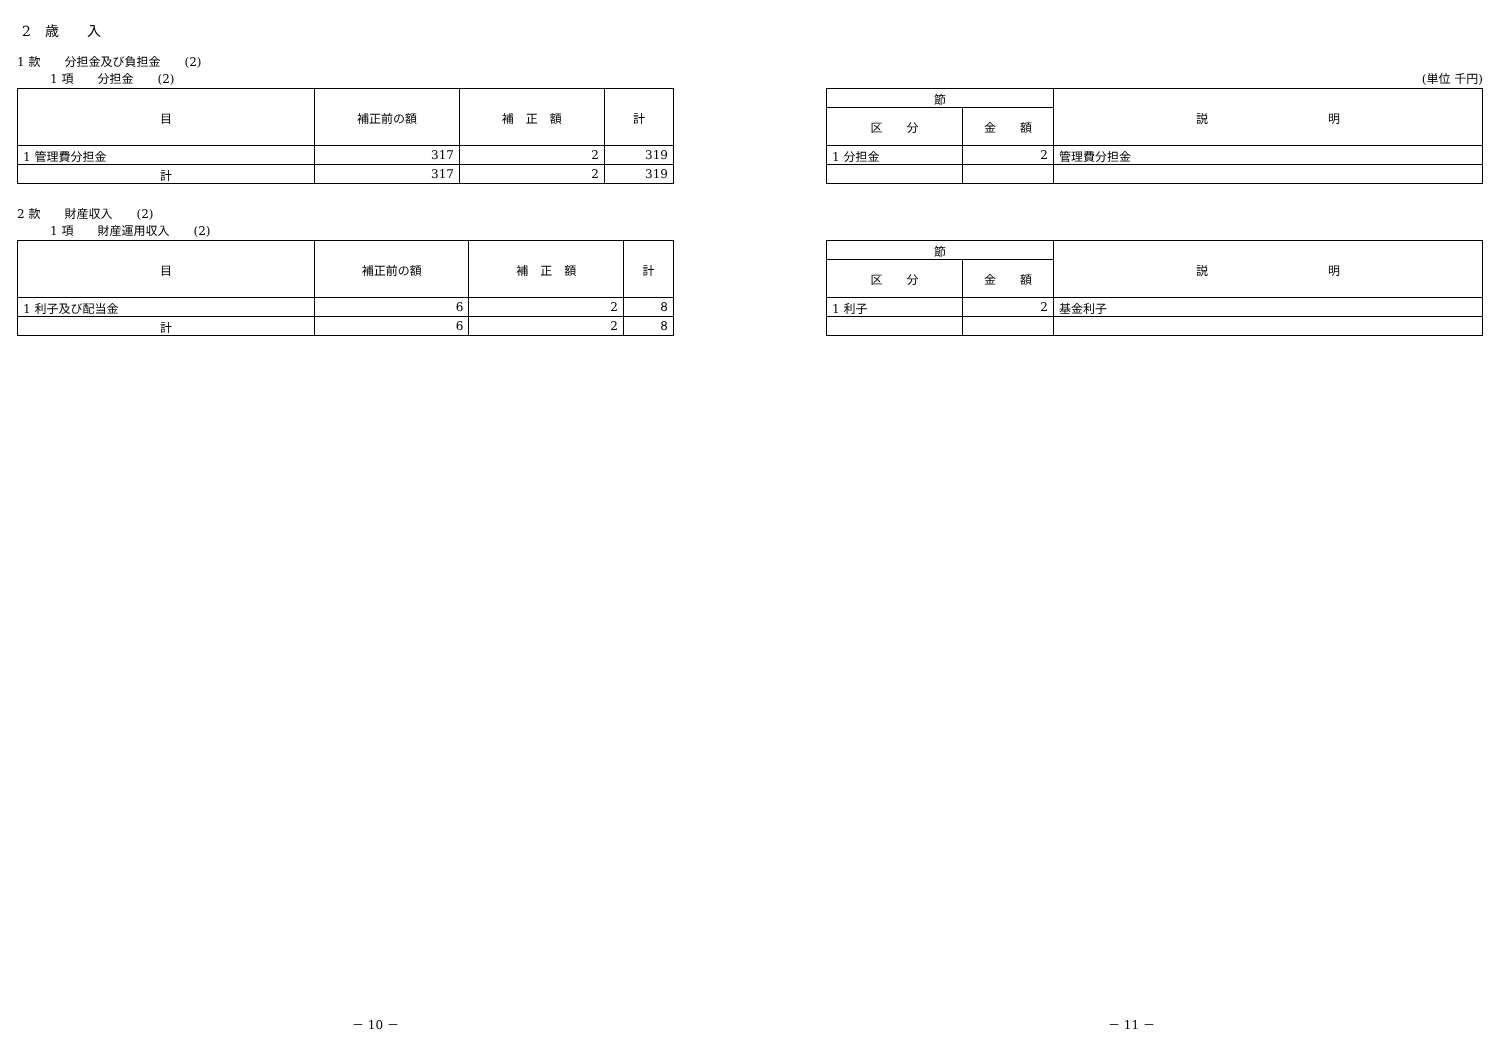2　歳　　入
1 款　　分担金及び負担金　　(2)
1 項　　分担金　　(2) (単位 千円)
| 目 | 補正前の額 | 補 正 額 | 計 |
| --- | --- | --- | --- |
| 1 管理費分担金 | 317 | 2 | 319 |
| 計 | 317 | 2 | 319 |
| 節 | | 説 明 |
| --- | --- | --- |
| 区 分 | 金 額 | |
| 1 分担金 | 2 | 管理費分担金 |
2 款　　財産収入　　(2)
1 項　　財産運用収入　　(2)
| 目 | 補正前の額 | 補 正 額 | 計 |
| --- | --- | --- | --- |
| 1 利子及び配当金 | 6 | 2 | 8 |
| 計 | 6 | 2 | 8 |
| 節 | | 説 明 |
| --- | --- | --- |
| 区 分 | 金 額 | |
| 1 利子 | 2 | 基金利子 |
－ 10 － － 11 －